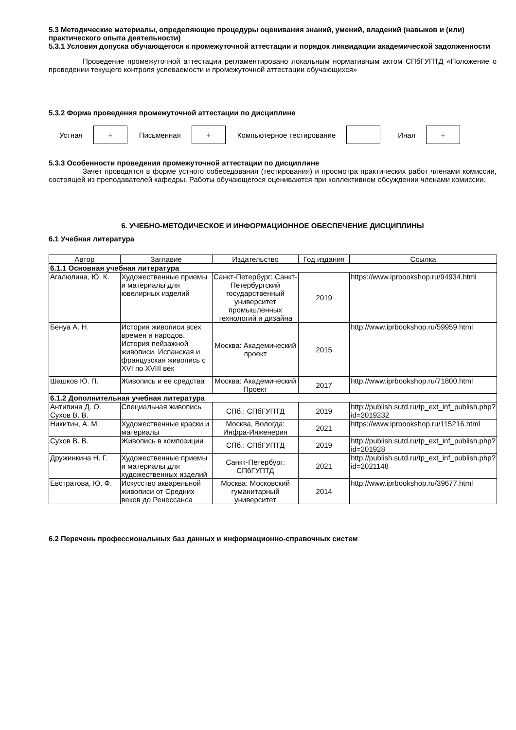5.3 Методические материалы, определяющие процедуры оценивания знаний, умений, владений (навыков и (или) практического опыта деятельности)
5.3.1 Условия допуска обучающегося к промежуточной аттестации и порядок ликвидации академической задолженности
Проведение промежуточной аттестации регламентировано локальным нормативным актом СПбГУПТД «Положение о проведении текущего контроля успеваемости и промежуточной аттестации обучающихся»
5.3.2 Форма проведения промежуточной аттестации по дисциплине
Устная
+
Письменная
+
Компьютерное тестирование Иная
+
5.3.3 Особенности проведения промежуточной аттестации по дисциплине
Зачет проводятся в форме устного собеседования (тестирования) и просмотра практических работ членами комиссии, состоящей из преподавателей кафедры. Работы обучающегося оцениваются при коллективном обсуждении членами комиссии.
6. УЧЕБНО-МЕТОДИЧЕСКОЕ И ИНФОРМАЦИОННОЕ ОБЕСПЕЧЕНИЕ ДИСЦИПЛИНЫ
6.1 Учебная литература
| Автор | Заглавие | Издательство | Год издания | Ссылка |
| --- | --- | --- | --- | --- |
| 6.1.1 Основная учебная литература | | | | |
| Агалюлина, Ю. К. | Художественные приемы и материалы для ювелирных изделий | Санкт-Петербург: Санкт-Петербургский государственный университет промышленных технологий и дизайна | 2019 | https://www.iprbookshop.ru/94934.html |
| Бенуа А. Н. | История живописи всех времен и народов. История пейзажной живописи. Испанская и французская живопись с XVI по XVIII век | Москва: Академический проект | 2015 | http://www.iprbookshop.ru/59959.html |
| Шашков Ю. П. | Живопись и ее средства | Москва: Академический Проект | 2017 | http://www.iprbookshop.ru/71800.html |
| 6.1.2 Дополнительная учебная литература | | | | |
| Антипина Д. О. Сухов В. В. | Специальная живопись | СПб.: СПбГУПТД | 2019 | http://publish.sutd.ru/tp_ext_inf_publish.php?id=2019232 |
| Никитин, А. М. | Художественные краски и материалы | Москва, Вологда: Инфра-Инженерия | 2021 | https://www.iprbookshop.ru/115216.html |
| Сухов В. В. | Живопись в композиции | СПб.: СПбГУПТД | 2019 | http://publish.sutd.ru/tp_ext_inf_publish.php?id=201928 |
| Дружинкина Н. Г. | Художественные приемы и материалы для художественных изделий | Санкт-Петербург: СПбГУПТД | 2021 | http://publish.sutd.ru/tp_ext_inf_publish.php?id=2021148 |
| Евстратова, Ю. Ф. | Искусство акварельной живописи от Средних веков до Ренессанса | Москва: Московский гуманитарный университет | 2014 | http://www.iprbookshop.ru/39677.html |
6.2 Перечень профессиональных баз данных и информационно-справочных систем